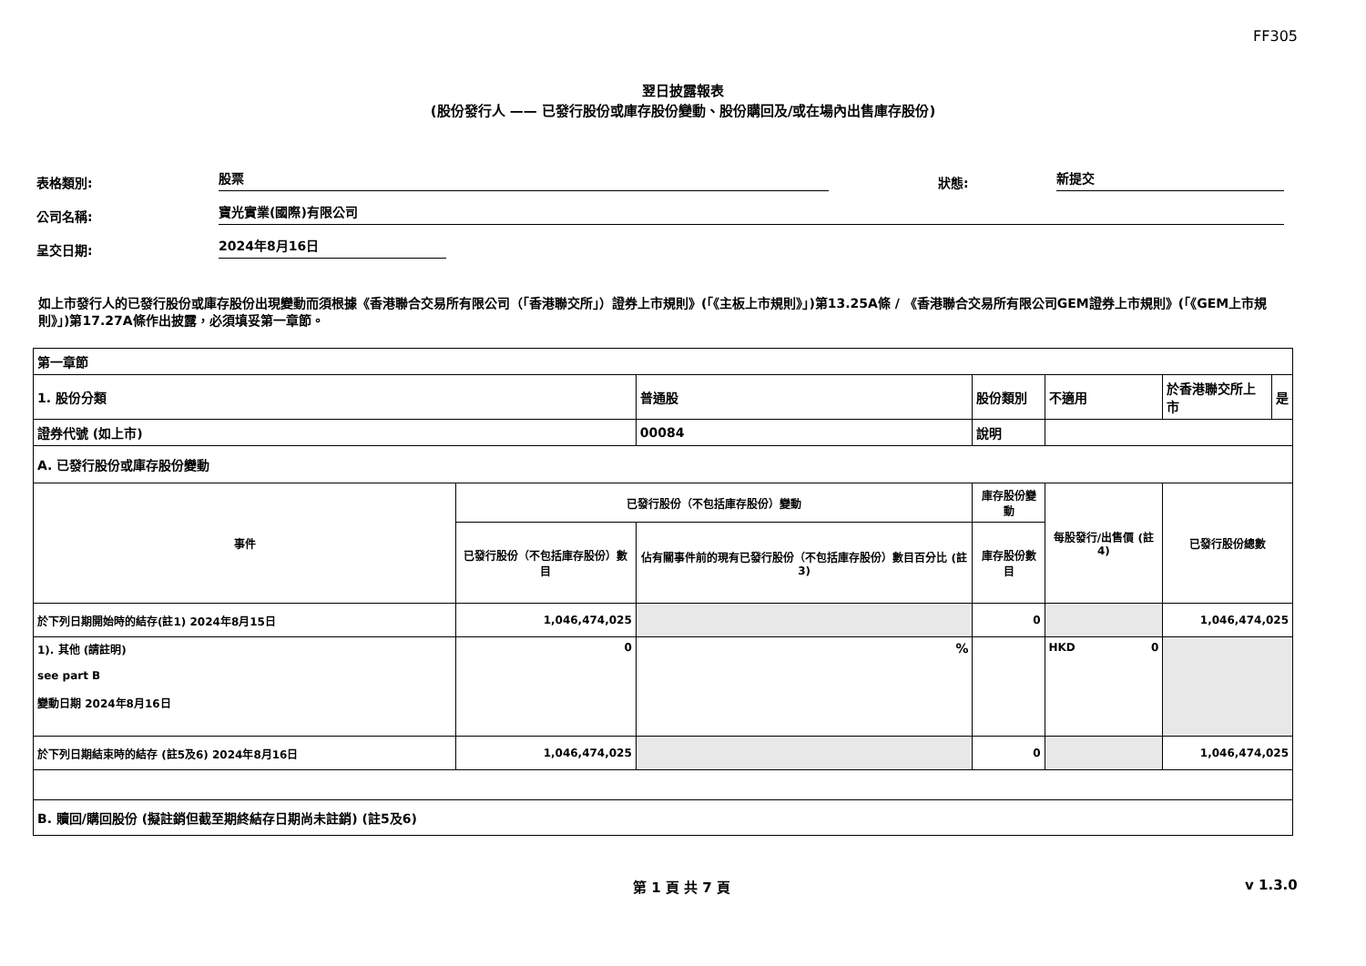FF305
翌日披露報表
(股份發行人 —— 已發行股份或庫存股份變動、股份購回及/或在場內出售庫存股份)
表格類別: 股票 狀態: 新提交
公司名稱: 寶光實業(國際)有限公司
呈交日期: 2024年8月16日
如上市發行人的已發行股份或庫存股份出現變動而須根據《香港聯合交易所有限公司（「香港聯交所」）證券上市規則》(「《主板上市規則》」)第13.25A條 / 《香港聯合交易所有限公司GEM證券上市規則》(「《GEM上市規則》」)第17.27A條作出披露，必須填妥第一章節。
| 第一章節 | | | | | | | |
| 1. 股份分類 | | 普通股 | 股份類別 | 不適用 | | 於香港聯交所上市 | 是 |
| 證券代號 (如上市) | | 00084 | 說明 | | | | |
| A. 已發行股份或庫存股份變動 | | | | | | | |
| 事件 | 已發行股份（不包括庫存股份）變動 | | 庫存股份變動 | 每股發行/出售價 (註4) | 已發行股份總數 | | |
| | 已發行股份（不包括庫存股份）數目 | 佔有關事件前的現有已發行股份（不包括庫存股份）數目百分比 (註3) | 庫存股份數目 | | | | |
| 於下列日期開始時的結存(註1) 2024年8月15日 | 1,046,474,025 | | 0 | | 1,046,474,025 | | |
| 1). 其他 (請註明) see part B 變動日期 2024年8月16日 | 0 | % | | HKD 0 | | | |
| 於下列日期結束時的結存 (註5及6) 2024年8月16日 | 1,046,474,025 | | 0 | | 1,046,474,025 | | |
| B. 贖回/購回股份 (擬註銷但截至期終結存日期尚未註銷) (註5及6) | | | | | | | |
第 1 頁 共 7 頁 v 1.3.0